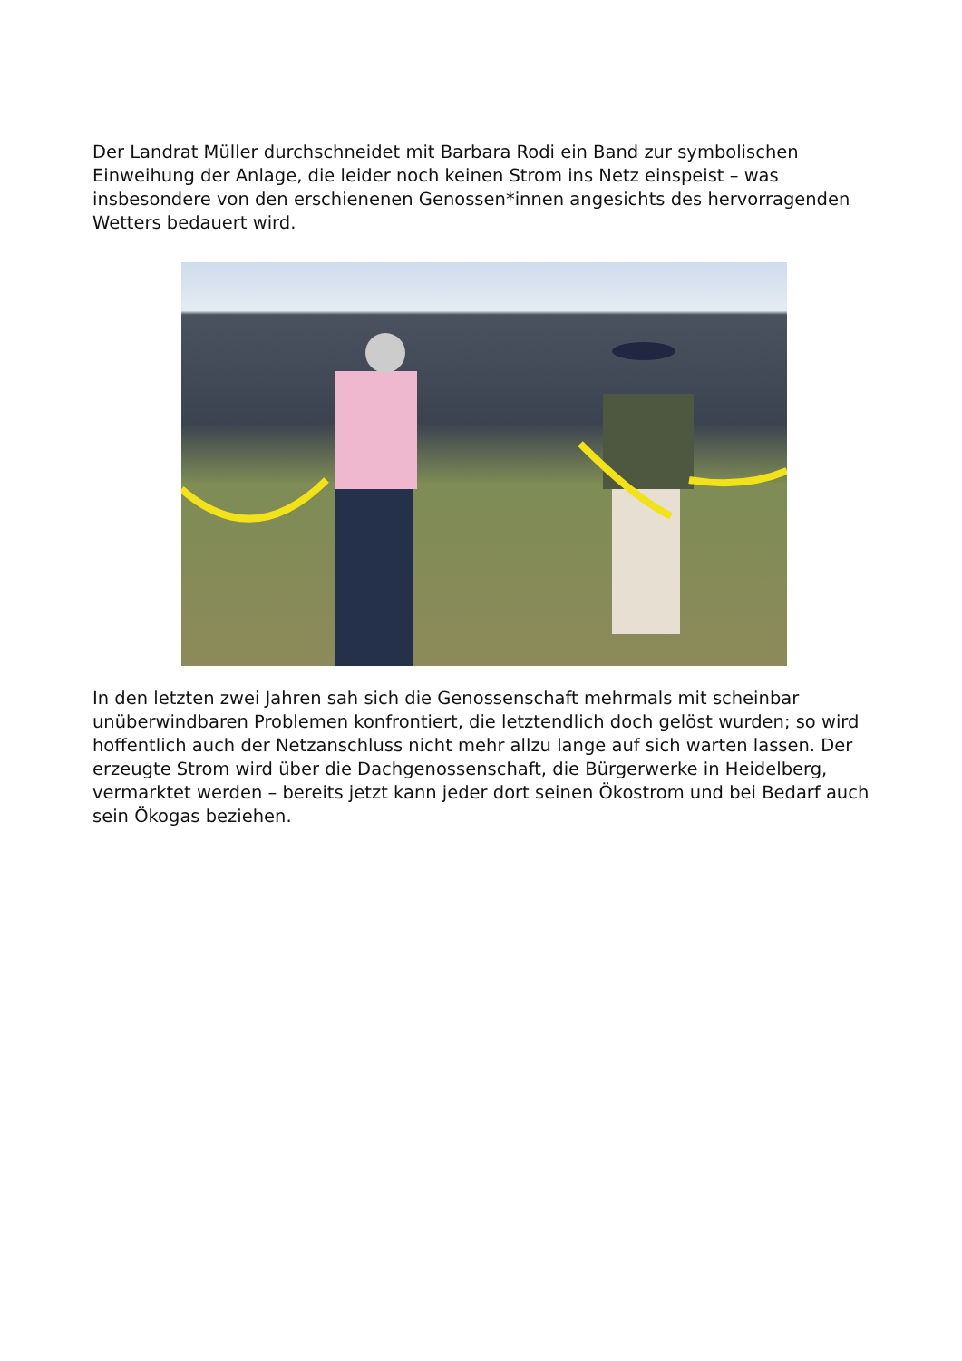Der Landrat Müller durchschneidet mit Barbara Rodi ein Band zur symbolischen Einweihung der Anlage, die leider noch keinen Strom ins Netz einspeist – was insbesondere von den erschienenen Genossen*innen angesichts des hervorragenden Wetters bedauert wird.
In den letzten zwei Jahren sah sich die Genossenschaft mehrmals mit scheinbar unüberwindbaren Problemen konfrontiert, die letztendlich doch gelöst wurden; so wird hoffentlich auch der Netzanschluss nicht mehr allzu lange auf sich warten lassen. Der erzeugte Strom wird über die Dachgenossenschaft, die Bürgerwerke in Heidelberg, vermarktet werden – bereits jetzt kann jeder dort seinen Ökostrom und bei Bedarf auch sein Ökogas beziehen.